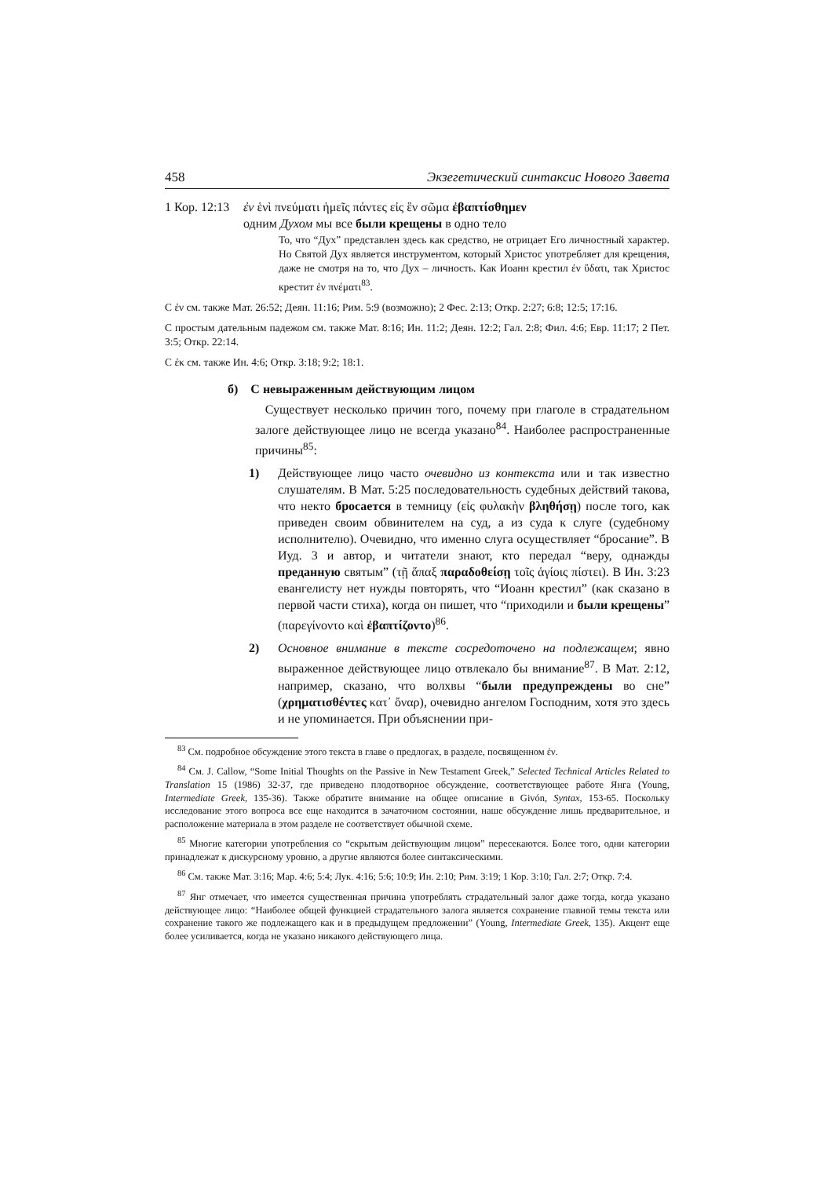458 Экзегетический синтаксис Нового Завета
1 Кор. 12:13
ἐν ἑνὶ πνεύματι ἡμεῖς πάντες εἰς ἓν σῶμα ἐβαπτίσθημεν
одним Духом мы все были крещены в одно тело
То, что “Дух” представлен здесь как средство, не отрицает Его личностный характер. Но Святой Дух является инструментом, который Христос употребляет для крещения, даже не смотря на то, что Дух – личность. Как Иоанн крестил ἐν ὕδατι, так Христос крестит ἐν πνέματι<sup>83</sup>.
С ἐν см. также Мат. 26:52; Деян. 11:16; Рим. 5:9 (возможно); 2 Фес. 2:13; Откр. 2:27; 6:8; 12:5; 17:16.
С простым дательным падежом см. также Мат. 8:16; Ин. 11:2; Деян. 12:2; Гал. 2:8; Фил. 4:6; Евр. 11:17; 2 Пет. 3:5; Откр. 22:14.
С ἐκ см. также Ин. 4:6; Откр. 3:18; 9:2; 18:1.
б) С невыраженным действующим лицом
Существует несколько причин того, почему при глаголе в страдательном залоге действующее лицо не всегда указано<sup>84</sup>. Наиболее распространенные причины<sup>85</sup>:
1) Действующее лицо часто очевидно из контекста или и так известно слушателям. В Мат. 5:25 последовательность судебных действий такова, что некто бросается в темницу (εἰς φυλακὴν βληθήσῃ) после того, как приведен своим обвинителем на суд, а из суда к слуге (судебному исполнителю). Очевидно, что именно слуга осуществляет “бросание”. В Иуд. 3 и автор, и читатели знают, кто передал “веру, однажды преданную святым” (τῇ ἅπαξ παραδοθείσῃ τοῖς ἁγίοις πίστει). В Ин. 3:23 евангелисту нет нужды повторять, что “Иоанн крестил” (как сказано в первой части стиха), когда он пишет, что “приходили и были крещены” (παρεγίνοντο καὶ ἐβαπτίζοντο)<sup>86</sup>.
2) Основное внимание в тексте сосредоточено на подлежащем; явно выраженное действующее лицо отвлекало бы внимание<sup>87</sup>. В Мат. 2:12, например, сказано, что волхвы “были предупреждены во сне” (χρηματισθέντες κατ᾽ ὄναρ), очевидно ангелом Господним, хотя это здесь и не упоминается. При объяснении при-
<sup>83</sup> См. подробное обсуждение этого текста в главе о предлогах, в разделе, посвященном ἐν.
<sup>84</sup> См. J. Callow, “Some Initial Thoughts on the Passive in New Testament Greek,” Selected Technical Articles Related to Translation 15 (1986) 32-37, где приведено плодотворное обсуждение, соответствующее работе Янга (Young, Intermediate Greek, 135-36). Также обратите внимание на общее описание в Givón, Syntax, 153-65. Поскольку исследование этого вопроса все еще находится в зачаточном состоянии, наше обсуждение лишь предварительное, и расположение материала в этом разделе не соответствует обычной схеме.
<sup>85</sup> Многие категории употребления со “скрытым действующим лицом” пересекаются. Более того, одни категории принадлежат к дискурсному уровню, а другие являются более синтаксическими.
<sup>86</sup> См. также Мат. 3:16; Мар. 4:6; 5:4; Лук. 4:16; 5:6; 10:9; Ин. 2:10; Рим. 3:19; 1 Кор. 3:10; Гал. 2:7; Откр. 7:4.
<sup>87</sup> Янг отмечает, что имеется существенная причина употреблять страдательный залог даже тогда, когда указано действующее лицо: “Наиболее общей функцией страдательного залога является сохранение главной темы текста или сохранение такого же подлежащего как и в предыдущем предложении” (Young, Intermediate Greek, 135). Акцент еще более усиливается, когда не указано никакого действующего лица.